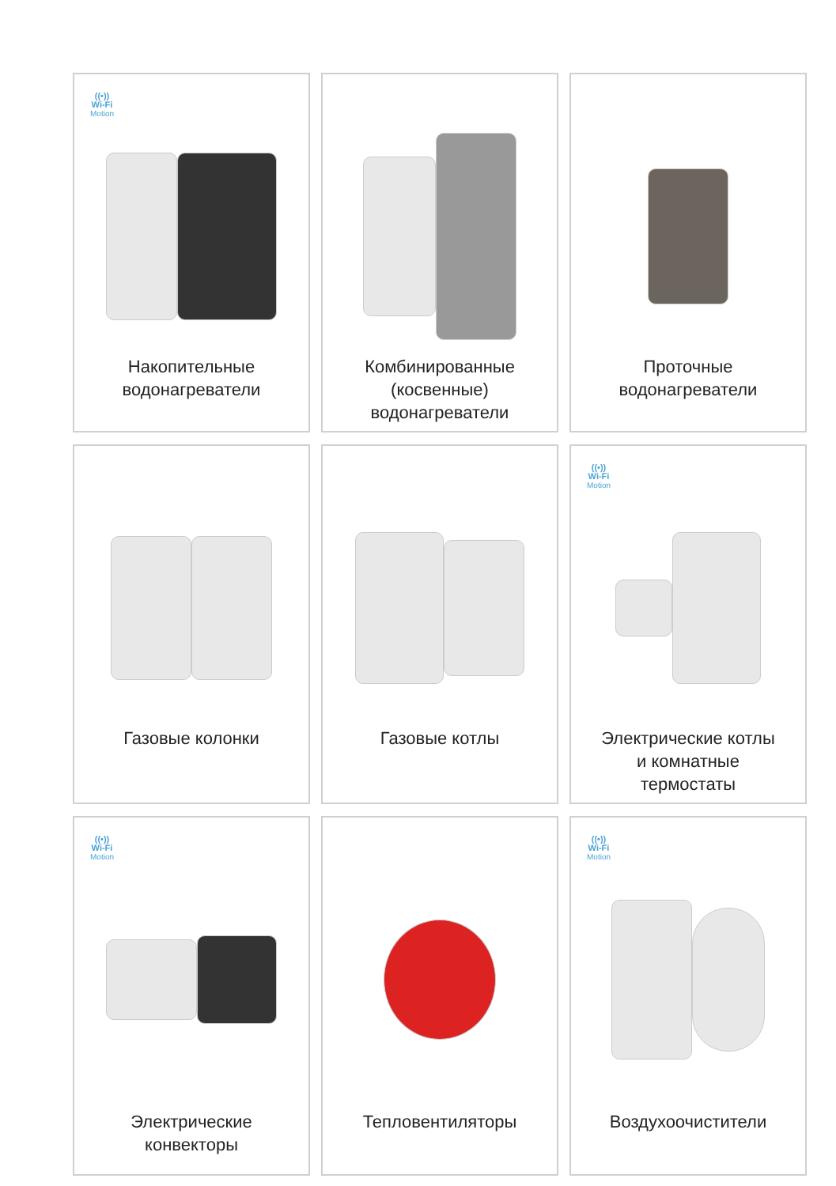((•))
Wi-Fi
Motion
Накопительные
водонагреватели
Комбинированные
(косвенные)
водонагреватели
Проточные
водонагреватели
Газовые колонки
Газовые котлы
((•))
Wi-Fi
Motion
Электрические котлы
и комнатные
термостаты
((•))
Wi-Fi
Motion
Электрические
конвекторы
Тепловентиляторы
((•))
Wi-Fi
Motion
Воздухоочистители